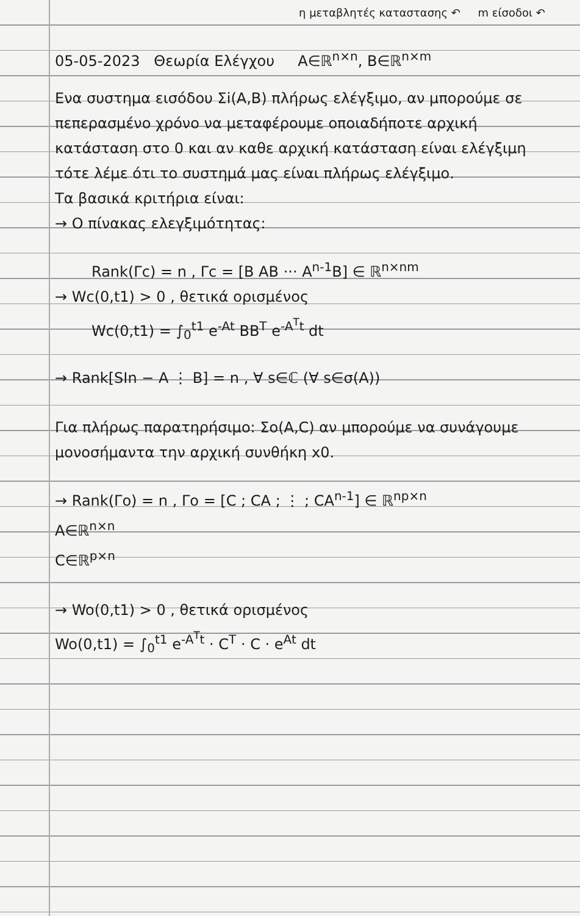η μεταβλητές καταστασης ↶ m είσοδοι ↶
05-05-2023 Θεωρία Ελέγχου A∈ℝ<sup>n×n</sup>, B∈ℝ<sup>n×m</sup>
Ενα συστημα εισόδου Σi(A,B) πλήρως ελέγξιμο, αν μπορούμε σε πεπερασμένο χρόνο να μεταφέρουμε οποιαδήποτε αρχική κατάσταση στο 0 και αν καθε αρχική κατάσταση είναι ελέγξιμη τότε λέμε ότι το συστημά μας είναι πλήρως ελέγξιμο.
Τα βασικά κριτήρια είναι:
→ Ο πίνακας ελεγξιμότητας:
Rank(Γc) = n , Γc = [B AB ··· A<sup>n-1</sup>B] ∈ ℝ<sup>n×nm</sup>
→ Wc(0,t1) > 0 , θετικά ορισμένος
Wc(0,t1) = ∫<sub>0</sub><sup>t1</sup> e<sup>-At</sup> BB<sup>T</sup> e<sup>-A<sup>T</sup>t</sup> dt
→ Rank[SIn − A ⋮ B] = n , ∀ s∈ℂ (∀ s∈σ(A))
Για πλήρως παρατηρήσιμο: Σo(A,C) αν μπορούμε να συνάγουμε μονοσήμαντα την αρχική συνθήκη x0.
→ Rank(Γo) = n , Γo = [C ; CA ; ⋮ ; CA<sup>n-1</sup>] ∈ ℝ<sup>np×n</sup>
A∈ℝ<sup>n×n</sup>
C∈ℝ<sup>p×n</sup>
→ Wo(0,t1) > 0 , θετικά ορισμένος
Wo(0,t1) = ∫<sub>0</sub><sup>t1</sup> e<sup>-A<sup>T</sup>t</sup> · C<sup>T</sup> · C · e<sup>At</sup> dt